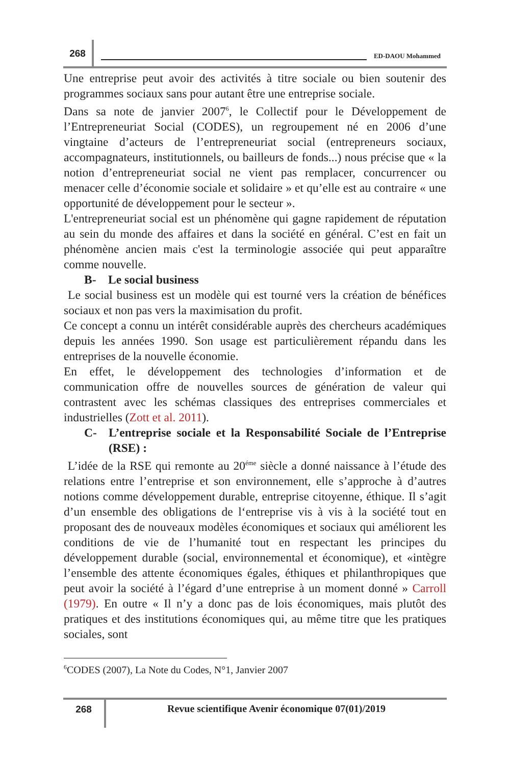268
ED-DAOU Mohammed
Une entreprise peut avoir des activités à titre sociale ou bien soutenir des programmes sociaux sans pour autant être une entreprise sociale.
Dans sa note de janvier 2007<sup>6</sup>, le Collectif pour le Développement de l’Entrepreneuriat Social (CODES), un regroupement né en 2006 d’une vingtaine d’acteurs de l’entrepreneuriat social (entrepreneurs sociaux, accompagnateurs, institutionnels, ou bailleurs de fonds...) nous précise que « la notion d’entrepreneuriat social ne vient pas remplacer, concurrencer ou menacer celle d’économie sociale et solidaire » et qu’elle est au contraire « une opportunité de développement pour le secteur ».
L'entrepreneuriat social est un phénomène qui gagne rapidement de réputation au sein du monde des affaires et dans la société en général. C’est en fait un phénomène ancien mais c'est la terminologie associée qui peut apparaître comme nouvelle.
B- Le social business
Le social business est un modèle qui est tourné vers la création de bénéfices sociaux et non pas vers la maximisation du profit.
Ce concept a connu un intérêt considérable auprès des chercheurs académiques depuis les années 1990. Son usage est particulièrement répandu dans les entreprises de la nouvelle économie.
En effet, le développement des technologies d’information et de communication offre de nouvelles sources de génération de valeur qui contrastent avec les schémas classiques des entreprises commerciales et industrielles (Zott et al. 2011).
C- L’entreprise sociale et la Responsabilité Sociale de l’Entreprise (RSE) :
L’idée de la RSE qui remonte au 20<sup>éme</sup> siècle a donné naissance à l’étude des relations entre l’entreprise et son environnement, elle s’approche à d’autres notions comme développement durable, entreprise citoyenne, éthique. Il s’agit d’un ensemble des obligations de l‘entreprise vis à vis à la société tout en proposant des de nouveaux modèles économiques et sociaux qui améliorent les conditions de vie de l’humanité tout en respectant les principes du développement durable (social, environnemental et économique), et «intègre l’ensemble des attente économiques égales, éthiques et philanthropiques que peut avoir la société à l’égard d’une entreprise à un moment donné » Carroll (1979). En outre « Il n’y a donc pas de lois économiques, mais plutôt des pratiques et des institutions économiques qui, au même titre que les pratiques sociales, sont
<sup>6</sup>CODES (2007), La Note du Codes, N°1, Janvier 2007
268
Revue scientifique Avenir économique 07(01)/2019